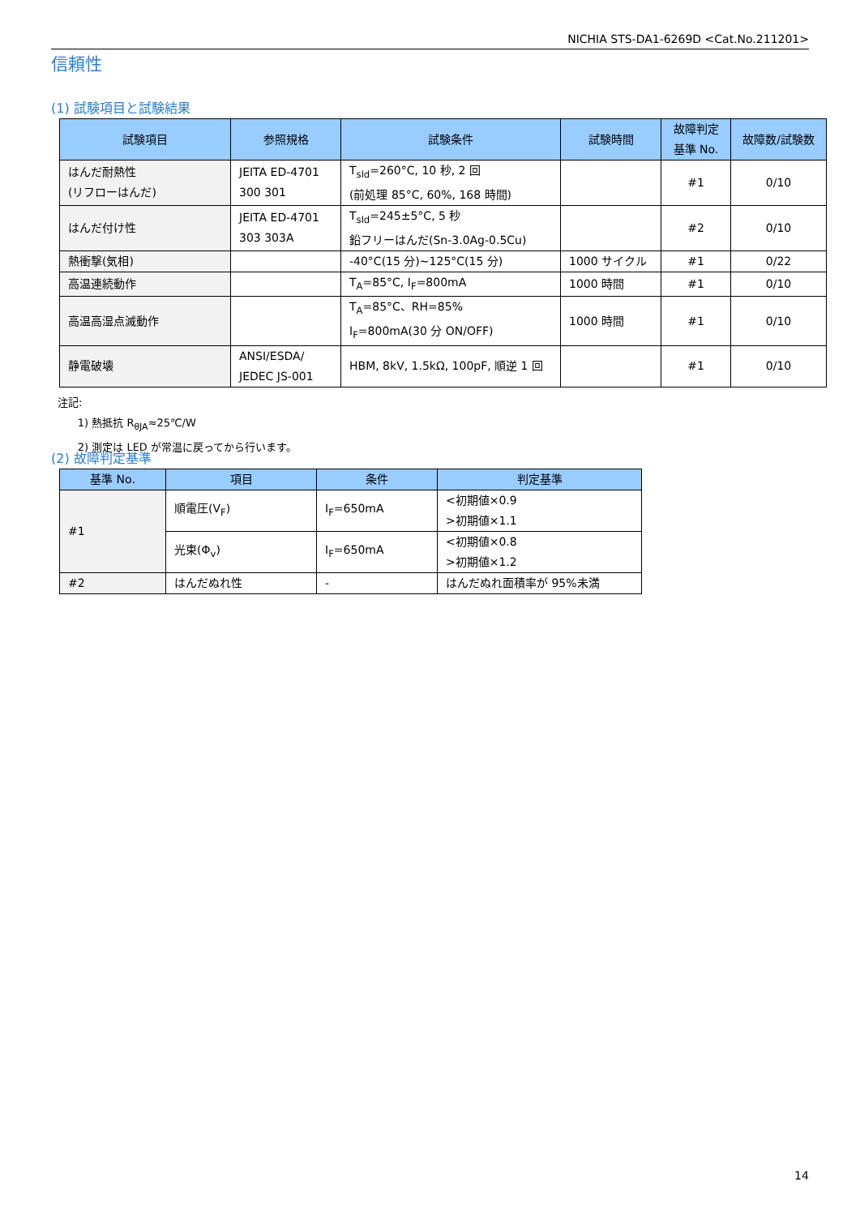NICHIA STS-DA1-6269D <Cat.No.211201>
信頼性
(1) 試験項目と試験結果
| 試験項目 | 参照規格 | 試験条件 | 試験時間 | 故障判定 基準 No. | 故障数/試験数 |
| --- | --- | --- | --- | --- | --- |
| はんだ耐熱性 (リフローはんだ) | JEITA ED-4701 300 301 | T<sub>sld</sub>=260°C, 10 秒, 2 回 (前処理 85°C, 60%, 168 時間) | | #1 | 0/10 |
| はんだ付け性 | JEITA ED-4701 303 303A | T<sub>sld</sub>=245±5°C, 5 秒 鉛フリーはんだ(Sn-3.0Ag-0.5Cu) | | #2 | 0/10 |
| 熱衝撃(気相) | | -40°C(15 分)~125°C(15 分) | 1000 サイクル | #1 | 0/22 |
| 高温連続動作 | | T<sub>A</sub>=85°C, I<sub>F</sub>=800mA | 1000 時間 | #1 | 0/10 |
| 高温高湿点滅動作 | | T<sub>A</sub>=85°C、RH=85% I<sub>F</sub>=800mA(30 分 ON/OFF) | 1000 時間 | #1 | 0/10 |
| 静電破壊 | ANSI/ESDA/ JEDEC JS-001 | HBM, 8kV, 1.5kΩ, 100pF, 順逆 1 回 | | #1 | 0/10 |
注記:
1) 熱抵抗 R<sub>θJA</sub>≈25℃/W
2) 測定は LED が常温に戻ってから行います。
(2) 故障判定基準
| 基準 No. | 項目 | 条件 | 判定基準 |
| --- | --- | --- | --- |
| #1 | 順電圧(V<sub>F</sub>) | I<sub>F</sub>=650mA | <初期値×0.9 >初期値×1.1 |
| | 光束(Φ<sub>v</sub>) | I<sub>F</sub>=650mA | <初期値×0.8 >初期値×1.2 |
| #2 | はんだぬれ性 | - | はんだぬれ面積率が 95%未満 |
14